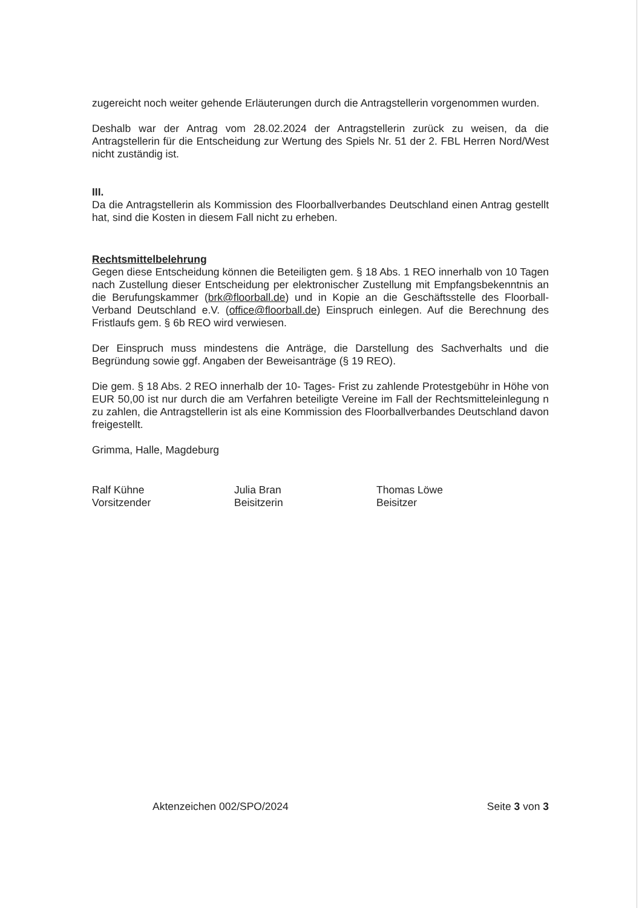zugereicht noch weiter gehende Erläuterungen durch die Antragstellerin vorgenommen wurden.
Deshalb war der Antrag vom 28.02.2024 der Antragstellerin zurück zu weisen, da die Antragstellerin für die Entscheidung zur Wertung des Spiels Nr. 51 der 2. FBL Herren Nord/West nicht zuständig ist.
III.
Da die Antragstellerin als Kommission des Floorballverbandes Deutschland einen Antrag gestellt hat, sind die Kosten in diesem Fall nicht zu erheben.
Rechtsmittelbelehrung
Gegen diese Entscheidung können die Beteiligten gem. § 18 Abs. 1 REO innerhalb von 10 Tagen nach Zustellung dieser Entscheidung per elektronischer Zustellung mit Empfangsbekenntnis an die Berufungskammer (brk@floorball.de) und in Kopie an die Geschäftsstelle des Floorball-Verband Deutschland e.V. (office@floorball.de) Einspruch einlegen. Auf die Berechnung des Fristlaufs gem. § 6b REO wird verwiesen.
Der Einspruch muss mindestens die Anträge, die Darstellung des Sachverhalts und die Begründung sowie ggf. Angaben der Beweisanträge (§ 19 REO).
Die gem. § 18 Abs. 2 REO innerhalb der 10- Tages- Frist zu zahlende Protestgebühr in Höhe von EUR 50,00 ist nur durch die am Verfahren beteiligte Vereine im Fall der Rechtsmitteleinlegung n zu zahlen, die Antragstellerin ist als eine Kommission des Floorballverbandes Deutschland davon freigestellt.
Grimma, Halle, Magdeburg
Ralf Kühne
Vorsitzender
Julia Bran
Beisitzerin
Thomas Löwe
Beisitzer
Aktenzeichen 002/SPO/2024 Seite 3 von 3